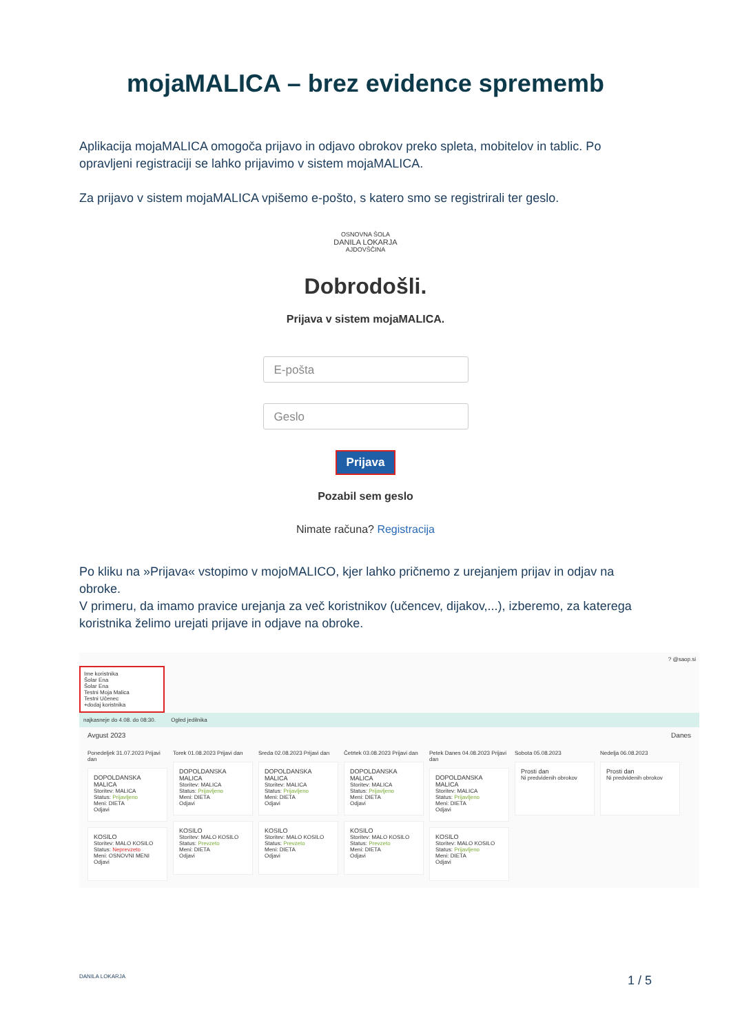mojaMALICA – brez evidence sprememb
Aplikacija mojaMALICA omogoča prijavo in odjavo obrokov preko spleta, mobitelov in tablic. Po opravljeni registraciji se lahko prijavimo v sistem mojaMALICA.
Za prijavo v sistem mojaMALICA vpišemo e-pošto, s katero smo se registrirali ter geslo.
OSNOVNA ŠOLA
DANILA LOKARJA
AJDOVŠČINA
Dobrodošli.
Prijava v sistem mojaMALICA.
E-pošta
Geslo
Prijava
Pozabil sem geslo
Nimate računa? Registracija
Po kliku na »Prijava« vstopimo v mojoMALICO, kjer lahko pričnemo z urejanjem prijav in odjav na obroke.
V primeru, da imamo pravice urejanja za več koristnikov (učencev, dijakov,...), izberemo, za katerega koristnika želimo urejati prijave in odjave na obroke.
? @saop.si
Ime koristnika
Šolar Ena
Šolar Ena
Testni Moja Malica
Testni Učenec
+dodaj koristnika
najkasneje do 4.08. do 08:30. Ogled jedilnika
Avgust 2023 Danes
Ponedeljek 31.07.2023 Prijavi dan
DOPOLDANSKA MALICA
Storitev: MALICA
Status: Prijavljeno
Meni: DIETA
Odjavi
KOSILO
Storitev: MALO KOSILO
Status: Neprevzeto
Meni: OSNOVNI MENI
Odjavi
Torek 01.08.2023 Prijavi dan
DOPOLDANSKA MALICA
Storitev: MALICA
Status: Prijavljeno
Meni: DIETA
Odjavi
KOSILO
Storitev: MALO KOSILO
Status: Prevzeto
Meni: DIETA
Odjavi
Sreda 02.08.2023 Prijavi dan
DOPOLDANSKA MALICA
Storitev: MALICA
Status: Prijavljeno
Meni: DIETA
Odjavi
KOSILO
Storitev: MALO KOSILO
Status: Prevzeto
Meni: DIETA
Odjavi
Četrtek 03.08.2023 Prijavi dan
DOPOLDANSKA MALICA
Storitev: MALICA
Status: Prijavljeno
Meni: DIETA
Odjavi
KOSILO
Storitev: MALO KOSILO
Status: Prevzeto
Meni: DIETA
Odjavi
Petek Danes 04.08.2023 Prijavi dan
DOPOLDANSKA MALICA
Storitev: MALICA
Status: Prijavljeno
Meni: DIETA
Odjavi
KOSILO
Storitev: MALO KOSILO
Status: Prijavljeno
Meni: DIETA
Odjavi
Sobota 05.08.2023
Prosti dan
Ni predvidenih obrokov
Nedelja 06.08.2023
Prosti dan
Ni predvidenih obrokov
DANILA LOKARJA 1 / 5